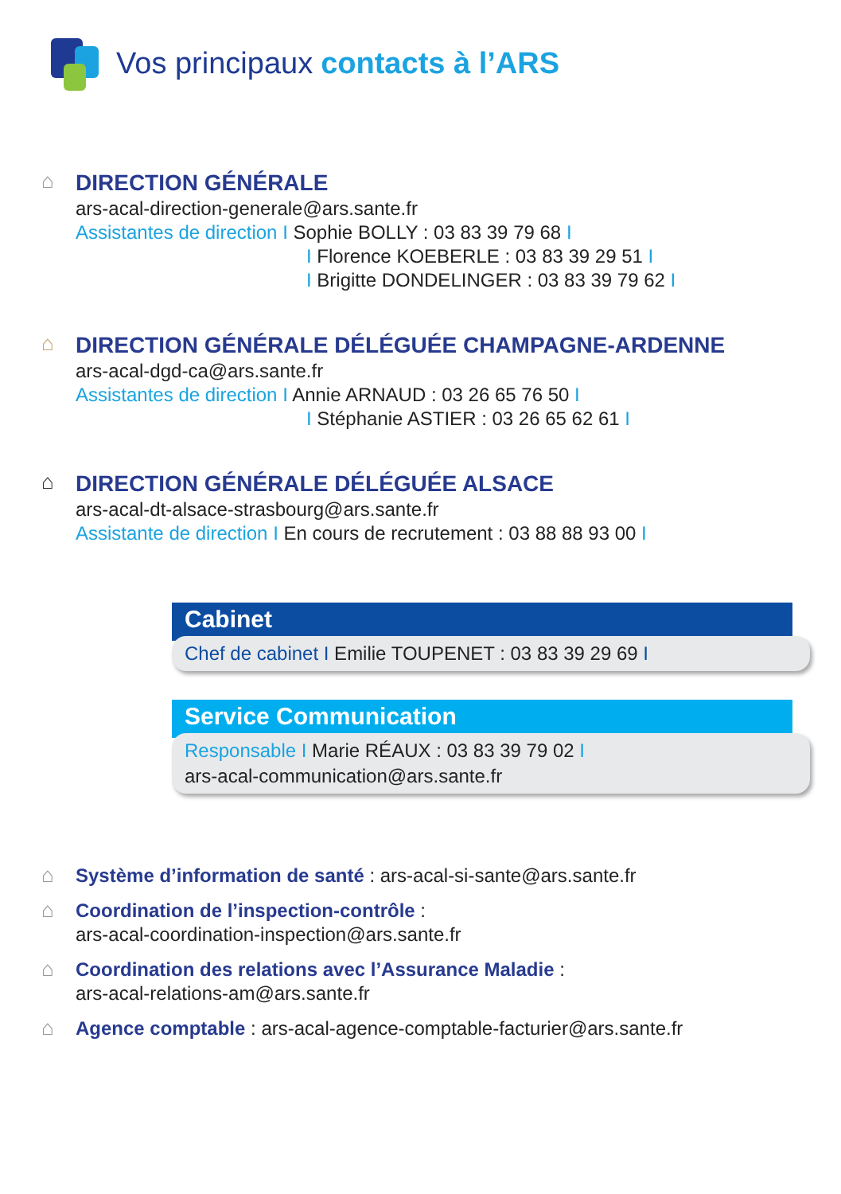Vos principaux contacts à l’ARS
⌂
DIRECTION GÉNÉRALE
ars-acal-direction-generale@ars.sante.fr
Assistantes de direction I Sophie BOLLY : 03 83 39 79 68 I
I Florence KOEBERLE : 03 83 39 29 51 I
I Brigitte DONDELINGER : 03 83 39 79 62 I
⌂
DIRECTION GÉNÉRALE DÉLÉGUÉE CHAMPAGNE-ARDENNE
ars-acal-dgd-ca@ars.sante.fr
Assistantes de direction I Annie ARNAUD : 03 26 65 76 50 I
I Stéphanie ASTIER : 03 26 65 62 61 I
⌂
DIRECTION GÉNÉRALE DÉLÉGUÉE ALSACE
ars-acal-dt-alsace-strasbourg@ars.sante.fr
Assistante de direction I En cours de recrutement : 03 88 88 93 00 I
Cabinet
Chef de cabinet I Emilie TOUPENET : 03 83 39 29 69 I
Service Communication
Responsable I Marie RÉAUX : 03 83 39 79 02 I
ars-acal-communication@ars.sante.fr
⌂
Système d’information de santé
: ars-acal-si-sante@ars.sante.fr
⌂
Coordination de l’inspection-contrôle
:
ars-acal-coordination-inspection@ars.sante.fr
⌂
Coordination des relations avec l’Assurance Maladie
:
ars-acal-relations-am@ars.sante.fr
⌂
Agence comptable
: ars-acal-agence-comptable-facturier@ars.sante.fr